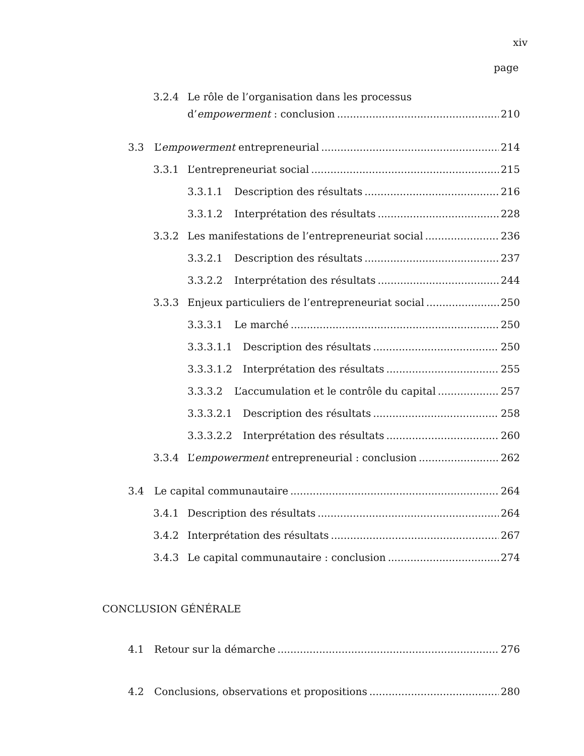xiv
page
3.2.4 Le rôle de l’organisation dans les processus
d’empowerment : conclusion 210
3.3 L’empowerment entrepreneurial 214
3.3.1 L’entrepreneuriat social 215
3.3.1.1 Description des résultats 216
3.3.1.2 Interprétation des résultats 228
3.3.2 Les manifestations de l’entrepreneuriat social 236
3.3.2.1 Description des résultats 237
3.3.2.2 Interprétation des résultats 244
3.3.3 Enjeux particuliers de l’entrepreneuriat social 250
3.3.3.1 Le marché 250
3.3.3.1.1 Description des résultats 250
3.3.3.1.2 Interprétation des résultats 255
3.3.3.2 L’accumulation et le contrôle du capital 257
3.3.3.2.1 Description des résultats 258
3.3.3.2.2 Interprétation des résultats 260
3.3.4 L’empowerment entrepreneurial : conclusion 262
3.4 Le capital communautaire 264
3.4.1 Description des résultats 264
3.4.2 Interprétation des résultats 267
3.4.3 Le capital communautaire : conclusion 274
CONCLUSION GÉNÉRALE
4.1 Retour sur la démarche 276
4.2 Conclusions, observations et propositions 280